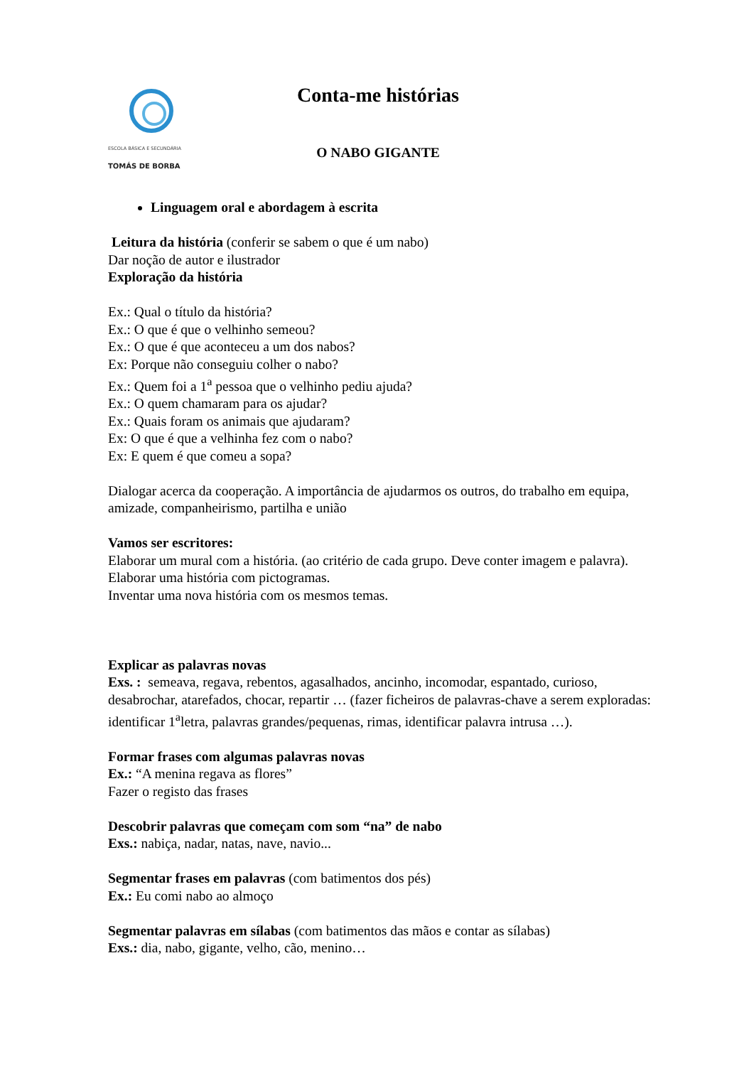ESCOLA BÁSICA E SECUNDÁRIA
TOMÁS DE BORBA
Conta-me histórias
O NABO GIGANTE
Linguagem oral e abordagem à escrita
Leitura da história (conferir se sabem o que é um nabo)
Dar noção de autor e ilustrador
Exploração da história
Ex.: Qual o título da história?
Ex.: O que é que o velhinho semeou?
Ex.: O que é que aconteceu a um dos nabos?
Ex: Porque não conseguiu colher o nabo?
Ex.: Quem foi a 1<sup>a</sup> pessoa que o velhinho pediu ajuda?
Ex.: O quem chamaram para os ajudar?
Ex.: Quais foram os animais que ajudaram?
Ex: O que é que a velhinha fez com o nabo?
Ex: E quem é que comeu a sopa?
Dialogar acerca da cooperação. A importância de ajudarmos os outros, do trabalho em equipa, amizade, companheirismo, partilha e união
Vamos ser escritores:
Elaborar um mural com a história. (ao critério de cada grupo. Deve conter imagem e palavra).
Elaborar uma história com pictogramas.
Inventar uma nova história com os mesmos temas.
Explicar as palavras novas
Exs. : semeava, regava, rebentos, agasalhados, ancinho, incomodar, espantado, curioso, desabrochar, atarefados, chocar, repartir … (fazer ficheiros de palavras-chave a serem exploradas: identificar 1<sup>a</sup>letra, palavras grandes/pequenas, rimas, identificar palavra intrusa …).
Formar frases com algumas palavras novas
Ex.: “A menina regava as flores”
Fazer o registo das frases
Descobrir palavras que começam com som “na” de nabo
Exs.: nabiça, nadar, natas, nave, navio...
Segmentar frases em palavras (com batimentos dos pés)
Ex.: Eu comi nabo ao almoço
Segmentar palavras em sílabas (com batimentos das mãos e contar as sílabas)
Exs.: dia, nabo, gigante, velho, cão, menino…